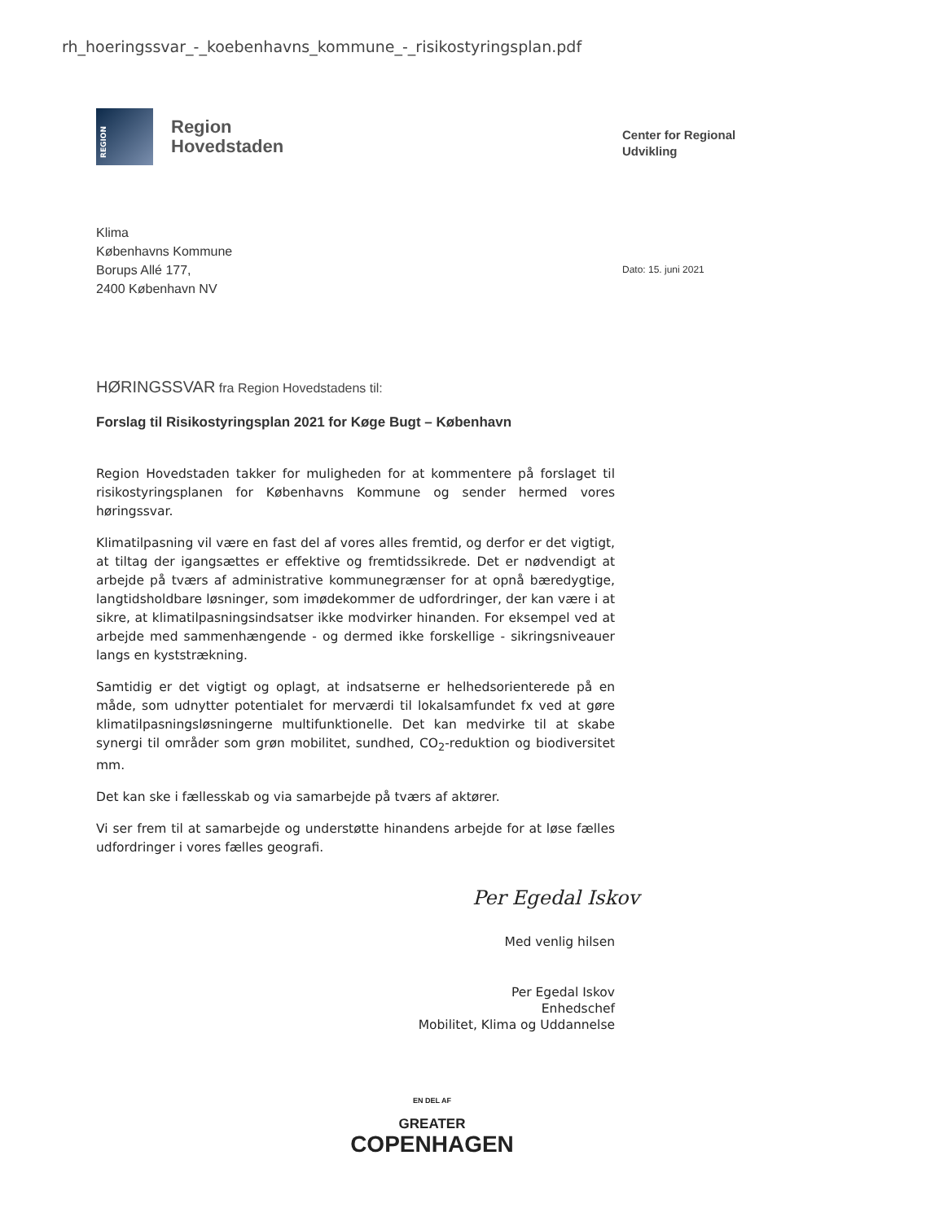rh_hoeringssvar_-_koebenhavns_kommune_-_risikostyringsplan.pdf
REGION
Region
Hovedstaden
Center for Regional
Udvikling
Klima
Københavns Kommune
Borups Allé 177,
2400 København NV
Dato: 15. juni 2021
HØRINGSSVAR fra Region Hovedstadens til:
Forslag til Risikostyringsplan 2021 for Køge Bugt – København
Region Hovedstaden takker for muligheden for at kommentere på forslaget til risikostyringsplanen for Københavns Kommune og sender hermed vores høringssvar.
Klimatilpasning vil være en fast del af vores alles fremtid, og derfor er det vigtigt, at tiltag der igangsættes er effektive og fremtidssikrede. Det er nødvendigt at arbejde på tværs af administrative kommunegrænser for at opnå bæredygtige, langtidsholdbare løsninger, som imødekommer de udfordringer, der kan være i at sikre, at klimatilpasningsindsatser ikke modvirker hinanden. For eksempel ved at arbejde med sammenhængende - og dermed ikke forskellige - sikringsniveauer langs en kyststrækning.
Samtidig er det vigtigt og oplagt, at indsatserne er helhedsorienterede på en måde, som udnytter potentialet for merværdi til lokalsamfundet fx ved at gøre klimatilpasningsløsningerne multifunktionelle. Det kan medvirke til at skabe synergi til områder som grøn mobilitet, sundhed, CO<sub>2</sub>-reduktion og biodiversitet mm.
Det kan ske i fællesskab og via samarbejde på tværs af aktører.
Vi ser frem til at samarbejde og understøtte hinandens arbejde for at løse fælles udfordringer i vores fælles geografi.
Per Egedal Iskov
Med venlig hilsen
Per Egedal Iskov
Enhedschef
Mobilitet, Klima og Uddannelse
EN DEL AF
GREATER
COPENHAGEN